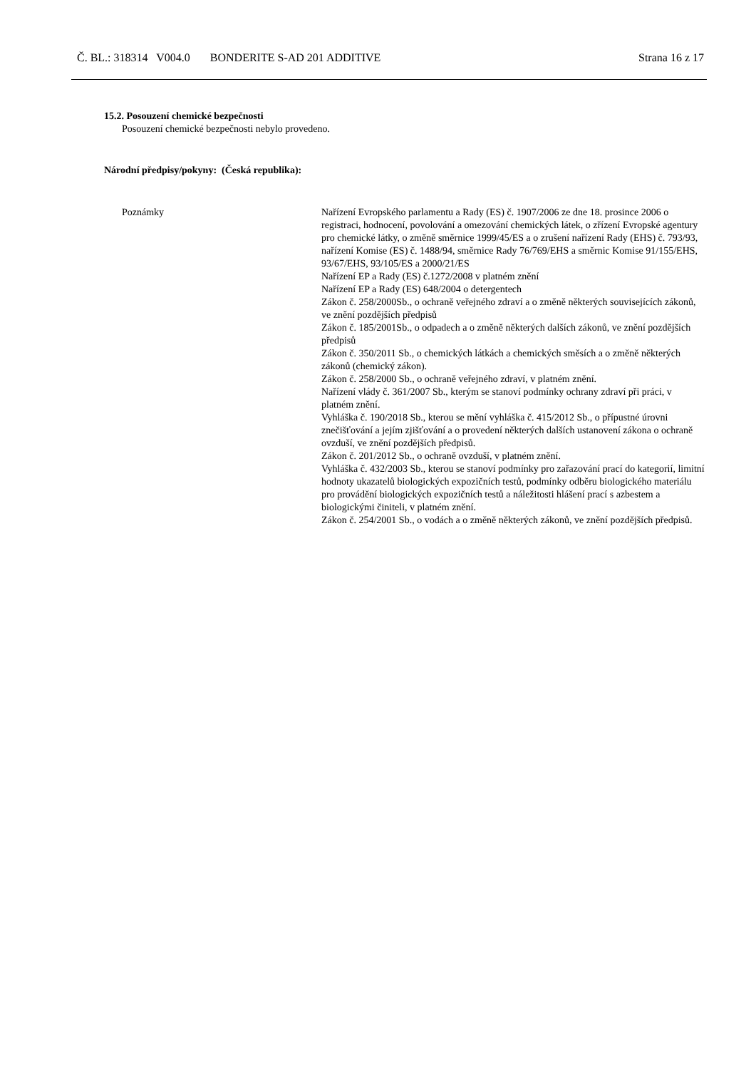Č. BL.: 318314 V004.0 BONDERITE S-AD 201 ADDITIVE Strana 16 z 17
15.2. Posouzení chemické bezpečnosti
Posouzení chemické bezpečnosti nebylo provedeno.
Národní předpisy/pokyny: (Česká republika):
Poznámky Nařízení Evropského parlamentu a Rady (ES) č. 1907/2006 ze dne 18. prosince 2006 o registraci, hodnocení, povolování a omezování chemických látek, o zřízení Evropské agentury pro chemické látky, o změně směrnice 1999/45/ES a o zrušení nařízení Rady (EHS) č. 793/93, nařízení Komise (ES) č. 1488/94, směrnice Rady 76/769/EHS a směrnic Komise 91/155/EHS, 93/67/EHS, 93/105/ES a 2000/21/ES
Nařízení EP a Rady (ES) č.1272/2008 v platném znění
Nařízení EP a Rady (ES) 648/2004 o detergentech
Zákon č. 258/2000Sb., o ochraně veřejného zdraví a o změně některých souvisejících zákonů, ve znění pozdějších předpisů
Zákon č. 185/2001Sb., o odpadech a o změně některých dalších zákonů, ve znění pozdějších předpisů
Zákon č. 350/2011 Sb., o chemických látkách a chemických směsích a o změně některých zákonů (chemický zákon).
Zákon č. 258/2000 Sb., o ochraně veřejného zdraví, v platném znění.
Nařízení vlády č. 361/2007 Sb., kterým se stanoví podmínky ochrany zdraví při práci, v platném znění.
Vyhláška č. 190/2018 Sb., kterou se mění vyhláška č. 415/2012 Sb., o přípustné úrovni znečišťování a jejím zjišťování a o provedení některých dalších ustanovení zákona o ochraně ovzduší, ve znění pozdějších předpisů.
Zákon č. 201/2012 Sb., o ochraně ovzduší, v platném znění.
Vyhláška č. 432/2003 Sb., kterou se stanoví podmínky pro zařazování prací do kategorií, limitní hodnoty ukazatelů biologických expozičních testů, podmínky odběru biologického materiálu pro provádění biologických expozičních testů a náležitosti hlášení prací s azbestem a biologickými činiteli, v platném znění.
Zákon č. 254/2001 Sb., o vodách a o změně některých zákonů, ve znění pozdějších předpisů.